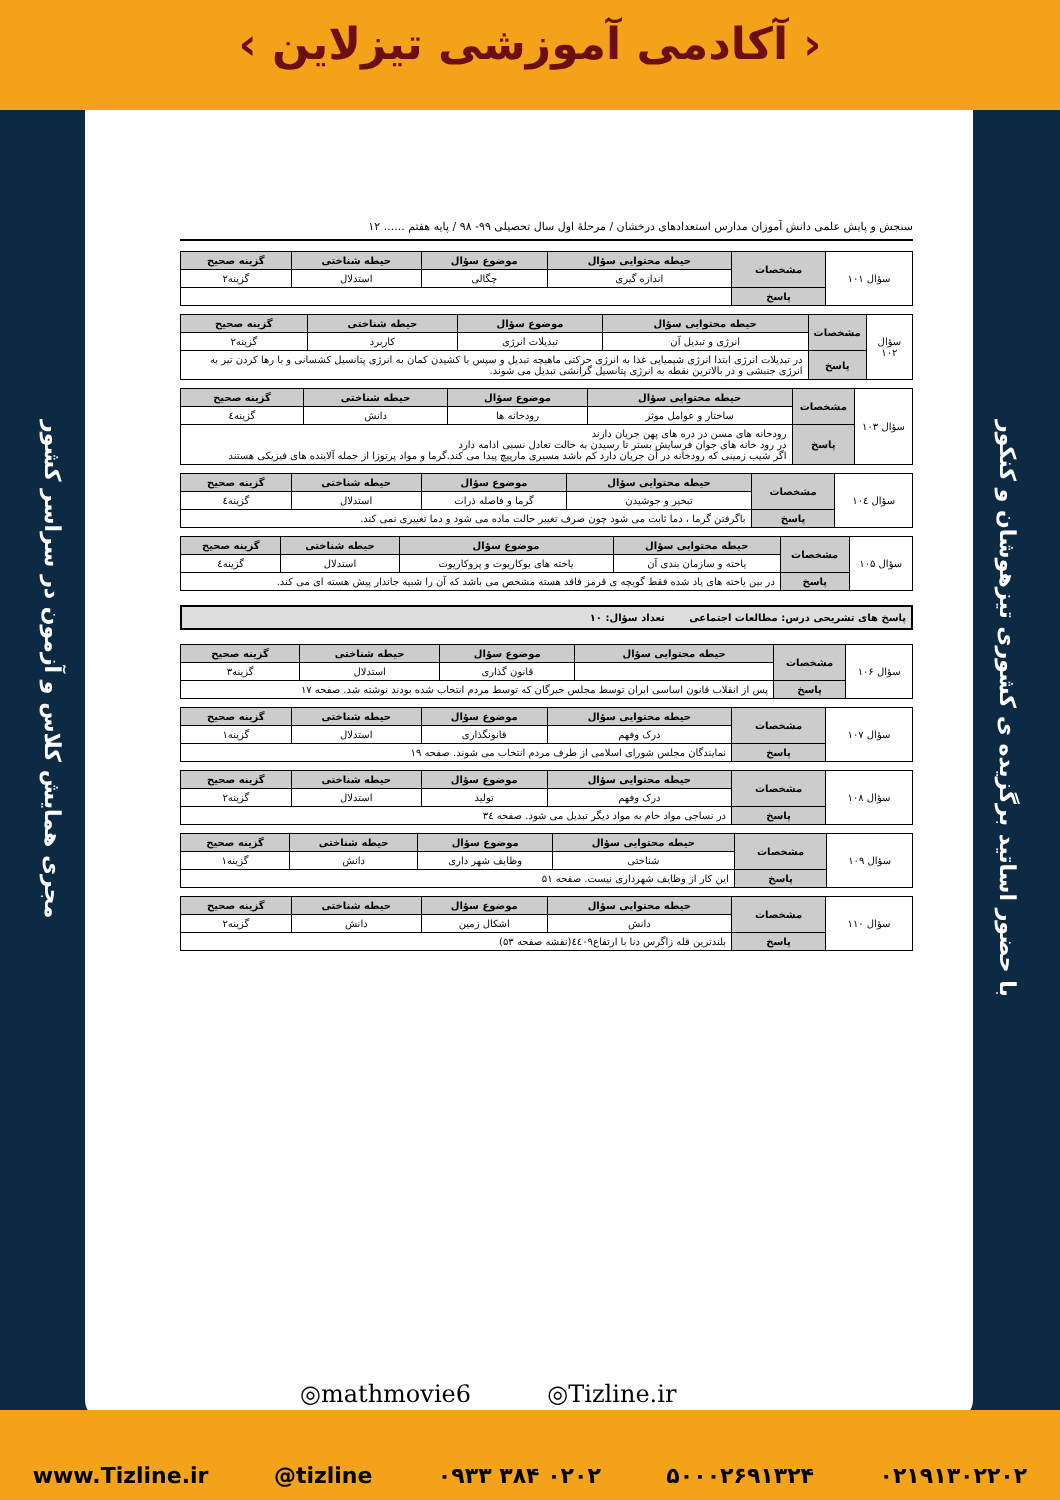‹ آکادمی آموزشی تیزلاین ›
مجری همایش کلاس و آزمون در سراسر کشور
با حضور اساتید برگزیده ی کشوری تیزهوشان و کنکور
سنجش و پایش علمی دانش آموزان مدارس استعدادهای درخشان / مرحلهٔ اول سال تحصیلی ۹۹- ۹۸ / پایه هفتم ...... ۱۲
| سؤال ۱۰۱ | مشخصات | حیطه محتوایی سؤال | موضوع سؤال | حیطه شناختی | گزینه صحیح |
| | | اندازه گیری | چگالی | استدلال | گزینه۲ |
| | پاسخ | | | | |
| سؤال ۱۰۲ | مشخصات | حیطه محتوایی سؤال | موضوع سؤال | حیطه شناختی | گزینه صحیح |
| | | انرژی و تبدیل آن | تبدیلات انرژی | کاربرد | گزینه۲ |
| | پاسخ | در تبدیلات انرژی ابتدا انرژی شیمیایی غذا به انرژی حرکتی ماهیچه تبدیل و سپس با کشیدن کمان به انرژی پتانسیل کشسانی و با رها کردن تیر به انرژی جنبشی و در بالاترین نقطه به انرژی پتانسیل گرانشی تبدیل می شوند. | | | |
| سؤال ۱۰۳ | مشخصات | حیطه محتوایی سؤال | موضوع سؤال | حیطه شناختی | گزینه صحیح |
| | | ساختار و عوامل موثر | رودخانه ها | دانش | گزینه٤ |
| | پاسخ | رودخانه های مسن در دره های پهن جریان دارند در رود خانه های جوان فرسایش بستر تا رسیدن به حالت تعادل نسبی ادامه دارد اگر شیب زمینی که رودخانه در آن جریان دارد کم باشد مسیری مارپیچ پیدا می کند.گرما و مواد پرتوزا از جمله آلاینده های فیزیکی هستند | | | |
| سؤال ۱۰٤ | مشخصات | حیطه محتوایی سؤال | موضوع سؤال | حیطه شناختی | گزینه صحیح |
| | | تبخیر و جوشیدن | گرما و فاصله ذرات | استدلال | گزینه٤ |
| | پاسخ | باگرفتن گرما ، دما ثابت می شود چون صرف تغییر حالت ماده می شود و دما تغییری نمی کند. | | | |
| سؤال ۱۰۵ | مشخصات | حیطه محتوایی سؤال | موضوع سؤال | حیطه شناختی | گزینه صحیح |
| | | یاخته و سازمان بندی آن | یاخته های یوکاریوت و پروکاریوت | استدلال | گزینه٤ |
| | پاسخ | در بین یاخته های یاد شده فقط گویچه ی قرمز فاقد هسته مشخص می باشد که آن را شبیه جاندار پیش هسته ای می کند. | | | |
پاسخ های تشریحی درس: مطالعات اجتماعی تعداد سؤال: ۱۰
| سؤال ۱۰۶ | مشخصات | حیطه محتوایی سؤال | موضوع سؤال | حیطه شناختی | گزینه صحیح |
| | | | قانون گذاری | استدلال | گزینه۳ |
| | پاسخ | پس از انقلاب قانون اساسی ایران توسط مجلس خبرگان که توسط مردم انتخاب شده بودند نوشته شد. صفحه ۱۷ | | | |
| سؤال ۱۰۷ | مشخصات | حیطه محتوایی سؤال | موضوع سؤال | حیطه شناختی | گزینه صحیح |
| | | درک وفهم | قانونگذاری | استدلال | گزینه۱ |
| | پاسخ | نمایندگان مجلس شورای اسلامی از طرف مردم انتخاب می شوند. صفحه ۱۹ | | | |
| سؤال ۱۰۸ | مشخصات | حیطه محتوایی سؤال | موضوع سؤال | حیطه شناختی | گزینه صحیح |
| | | درک وفهم | تولید | استدلال | گزینه۲ |
| | پاسخ | در نساجی مواد خام به مواد دیگر تبدیل می شود. صفحه ۳٤ | | | |
| سؤال ۱۰۹ | مشخصات | حیطه محتوایی سؤال | موضوع سؤال | حیطه شناختی | گزینه صحیح |
| | | شناختی | وظایف شهر داری | دانش | گزینه۱ |
| | پاسخ | این کار از وظایف شهرداری نیست. صفحه ۵۱ | | | |
| سؤال ۱۱۰ | مشخصات | حیطه محتوایی سؤال | موضوع سؤال | حیطه شناختی | گزینه صحیح |
| | | دانش | اشکال زمین | دانش | گزینه۲ |
| | پاسخ | بلندترین قله زاگرس دنا با ارتفاع٤٤۰۹(نقشه صفحه ۵۳) | | | |
◎mathmovie6 ◎Tizline.ir
www.Tizline.ir @tizline ۰۹۳۳ ۳۸۴ ۰۲۰۲ ۵۰۰۰۲۶۹۱۳۲۴ ۰۲۱۹۱۳۰۲۲۰۲